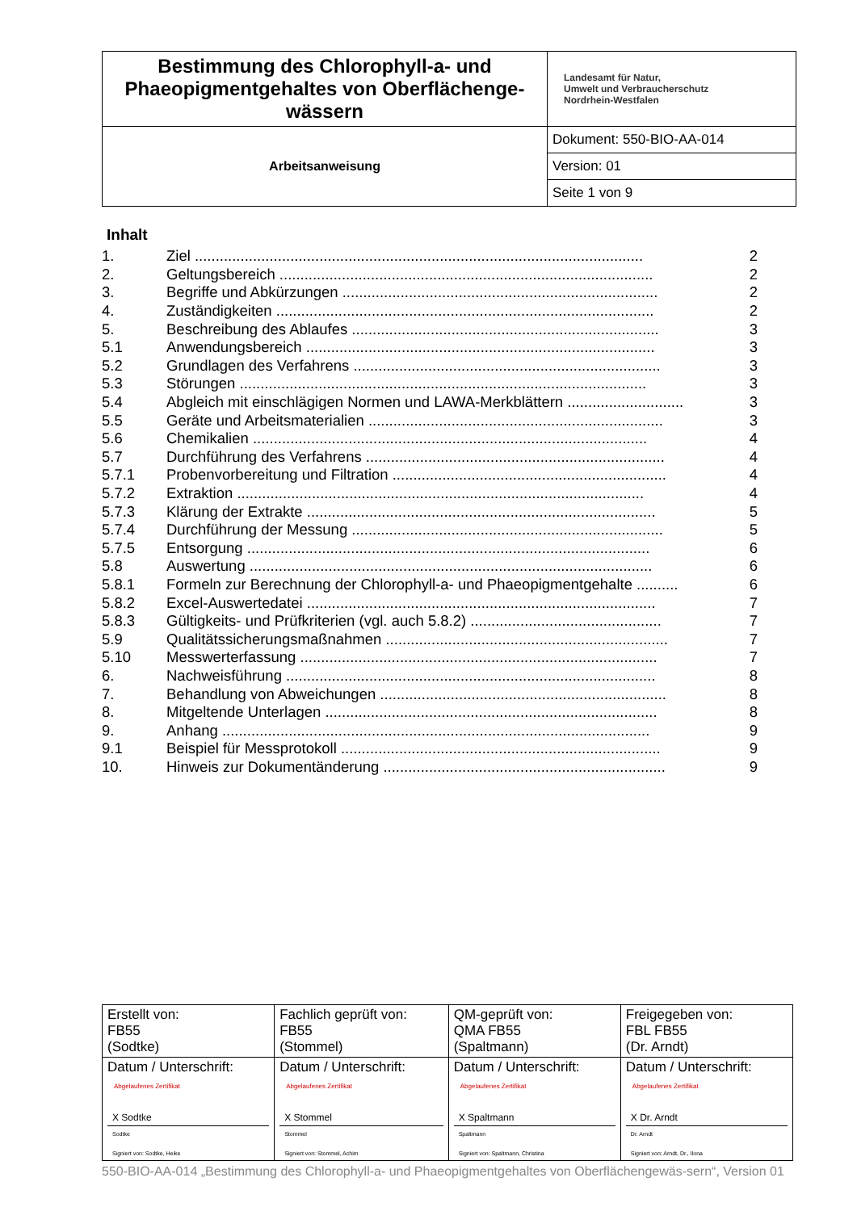| Bestimmung des Chlorophyll-a- und Phaeopigmentgehaltes von Oberflächenge-wässern | Landesamt für Natur, Umwelt und Verbraucherschutz Nordrhein-Westfalen |
| Arbeitsanweisung | Dokument: 550-BIO-AA-014 |
| | Version: 01 |
| | Seite 1 von 9 |
Inhalt
| 1. | Ziel ............................................................................................................ | 2 |
| 2. | Geltungsbereich .......................................................................................... | 2 |
| 3. | Begriffe und Abkürzungen ............................................................................ | 2 |
| 4. | Zuständigkeiten ........................................................................................... | 2 |
| 5. | Beschreibung des Ablaufes .......................................................................... | 3 |
| 5.1 | Anwendungsbereich .................................................................................... | 3 |
| 5.2 | Grundlagen des Verfahrens .......................................................................... | 3 |
| 5.3 | Störungen .................................................................................................. | 3 |
| 5.4 | Abgleich mit einschlägigen Normen und LAWA-Merkblättern ............................ | 3 |
| 5.5 | Geräte und Arbeitsmaterialien ....................................................................... | 3 |
| 5.6 | Chemikalien ............................................................................................... | 4 |
| 5.7 | Durchführung des Verfahrens ........................................................................ | 4 |
| 5.7.1 | Probenvorbereitung und Filtration .................................................................. | 4 |
| 5.7.2 | Extraktion .................................................................................................. | 4 |
| 5.7.3 | Klärung der Extrakte .................................................................................... | 5 |
| 5.7.4 | Durchführung der Messung ........................................................................... | 5 |
| 5.7.5 | Entsorgung ................................................................................................. | 6 |
| 5.8 | Auswertung ................................................................................................. | 6 |
| 5.8.1 | Formeln zur Berechnung der Chlorophyll-a- und Phaeopigmentgehalte .......... | 6 |
| 5.8.2 | Excel-Auswertedatei .................................................................................... | 7 |
| 5.8.3 | Gültigkeits- und Prüfkriterien (vgl. auch 5.8.2) .............................................. | 7 |
| 5.9 | Qualitätssicherungsmaßnahmen .................................................................... | 7 |
| 5.10 | Messwerterfassung ...................................................................................... | 7 |
| 6. | Nachweisführung ......................................................................................... | 8 |
| 7. | Behandlung von Abweichungen ..................................................................... | 8 |
| 8. | Mitgeltende Unterlagen ................................................................................ | 8 |
| 9. | Anhang ....................................................................................................... | 9 |
| 9.1 | Beispiel für Messprotokoll ............................................................................. | 9 |
| 10. | Hinweis zur Dokumentänderung .................................................................... | 9 |
| Erstellt von: FB55 (Sodtke) | Fachlich geprüft von: FB55 (Stommel) | QM-geprüft von: QMA FB55 (Spaltmann) | Freigegeben von: FBL FB55 (Dr. Arndt) |
| Datum / Unterschrift: Abgelaufenes Zertifikat X Sodtke Sodtke Signiert von: Sodtke, Heike | Datum / Unterschrift: Abgelaufenes Zertifikat X Stommel Stommel Signiert von: Stommel, Achim | Datum / Unterschrift: Abgelaufenes Zertifikat X Spaltmann Spaltmann Signiert von: Spaltmann, Christina | Datum / Unterschrift: Abgelaufenes Zertifikat X Dr. Arndt Dr. Arndt Signiert von: Arndt, Dr., Ilona |
550-BIO-AA-014 „Bestimmung des Chlorophyll-a- und Phaeopigmentgehaltes von Oberflächengewäs-sern“, Version 01